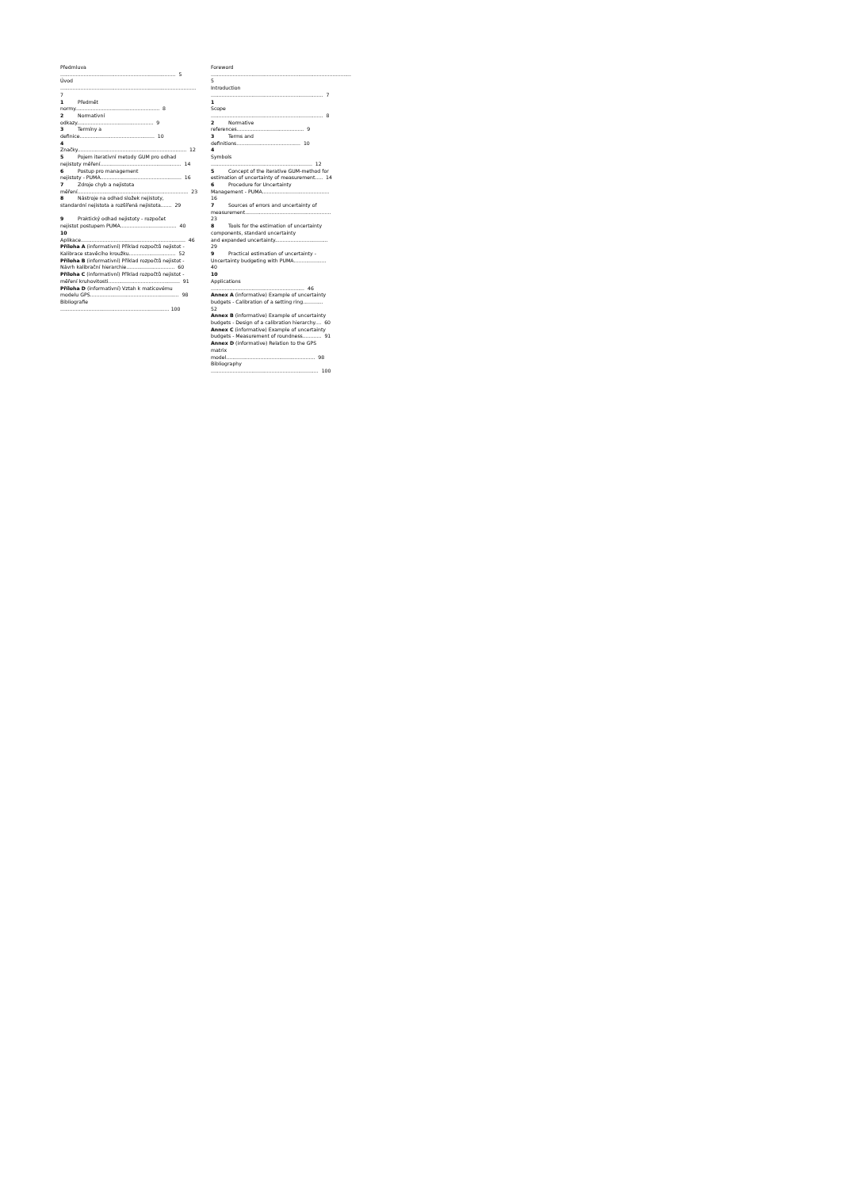Předmluva .......................................................................... 5 Úvod ....................................................................................... 7 1 Předmět normy...................................................... 8 2 Normativní odkazy................................................. 9 3 Termíny a definice................................................ 10 4 Značky...................................................................... 12 5 Pojem iterativní metody GUM pro odhad nejistoty měření.................................................... 14 6 Postup pro management nejistoty - PUMA.................................................... 16 7 Zdroje chyb a nejistota měření....................................................................... 23 8 Nástroje na odhad složek nejistoty, standardní nejistota a rozšířená nejistota....... 29 9 Praktický odhad nejistoty - rozpočet nejistot postupem PUMA.................................... 40 10 Aplikace................................................................... 46 Příloha A (informativní) Příklad rozpočtů nejistot - Kalibrace stavěcího kroužku.............................. 52 Příloha B (informativní) Příklad rozpočtů nejistot - Návrh kalibrační hierarchie............................... 60 Příloha C (informativní) Příklad rozpočtů nejistot - měření kruhovitosti.............................................. 91 Příloha D (informativní) Vztah k maticovému modelu GPS......................................................... 98 Bibliografie ...................................................................... 100
Foreword .......................................................................................... 5 Introduction ........................................................................ 7 1 Scope ........................................................................ 8 2 Normative references........................................... 9 3 Terms and definitions......................................... 10 4 Symbols ................................................................. 12 5 Concept of the iterative GUM-method for estimation of uncertainty of measurement..... 14 6 Procedure for Uncertainty Management - PUMA........................................... 16 7 Sources of errors and uncertainty of measurement....................................................... 23 8 Tools for the estimation of uncertainty components, standard uncertainty and expanded uncertainty.................................. 29 9 Practical estimation of uncertainty - Uncertainty budgeting with PUMA..................... 40 10 Applications ............................................................ 46 Annex A (informative) Example of uncertainty budgets - Calibration of a setting ring............. 52 Annex B (informative) Example of uncertainty budgets - Design of a calibration hierarchy.... 60 Annex C (informative) Example of uncertainty budgets - Measurement of roundness............ 91 Annex D (informative) Relation to the GPS matrix model......................................................... 98 Bibliography ..................................................................... 100